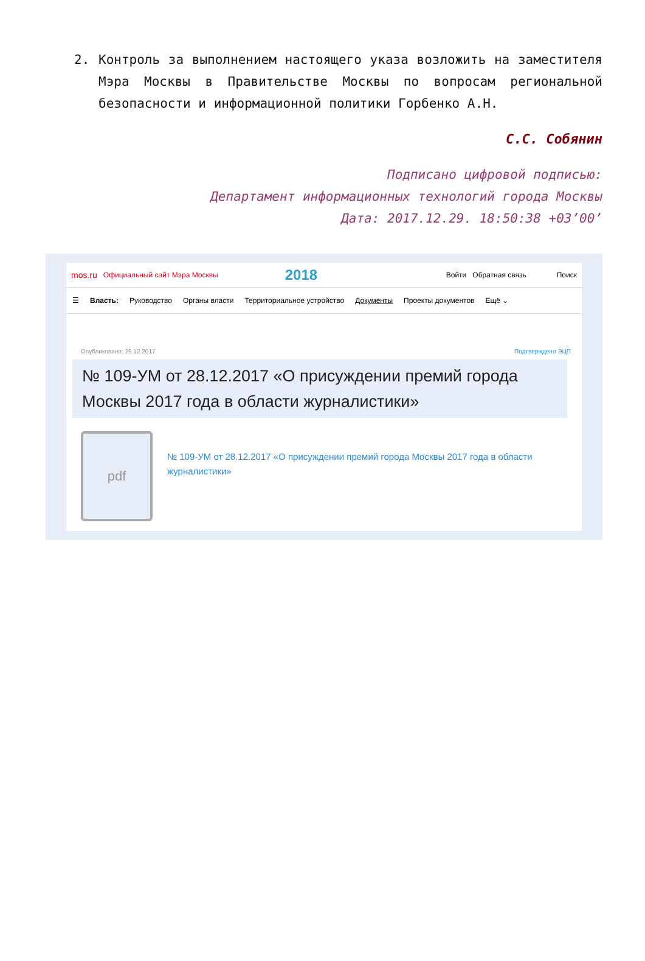2. Контроль за выполнением настоящего указа возложить на заместителя Мэра Москвы в Правительстве Москвы по вопросам региональной безопасности и информационной политики Горбенко А.Н.
С.С. Собянин
Подписано цифровой подписью:
Департамент информационных технологий города Москвы
Дата: 2017.12.29. 18:50:38 +03’00’
mos.ru Официальный сайт Мэра Москвы 2018 Войти Обратная связь Поиск
☰ Власть: Руководство Органы власти Территориальное устройство Документы Проекты документов Ещё ⌄
Опубликовано: 29.12.2017 Подтверждено ЭЦП
№ 109-УМ от 28.12.2017 «О присуждении премий города Москвы 2017 года в области журналистики»
pdf
№ 109-УМ от 28.12.2017 «О присуждении премий города Москвы 2017 года в области журналистики»